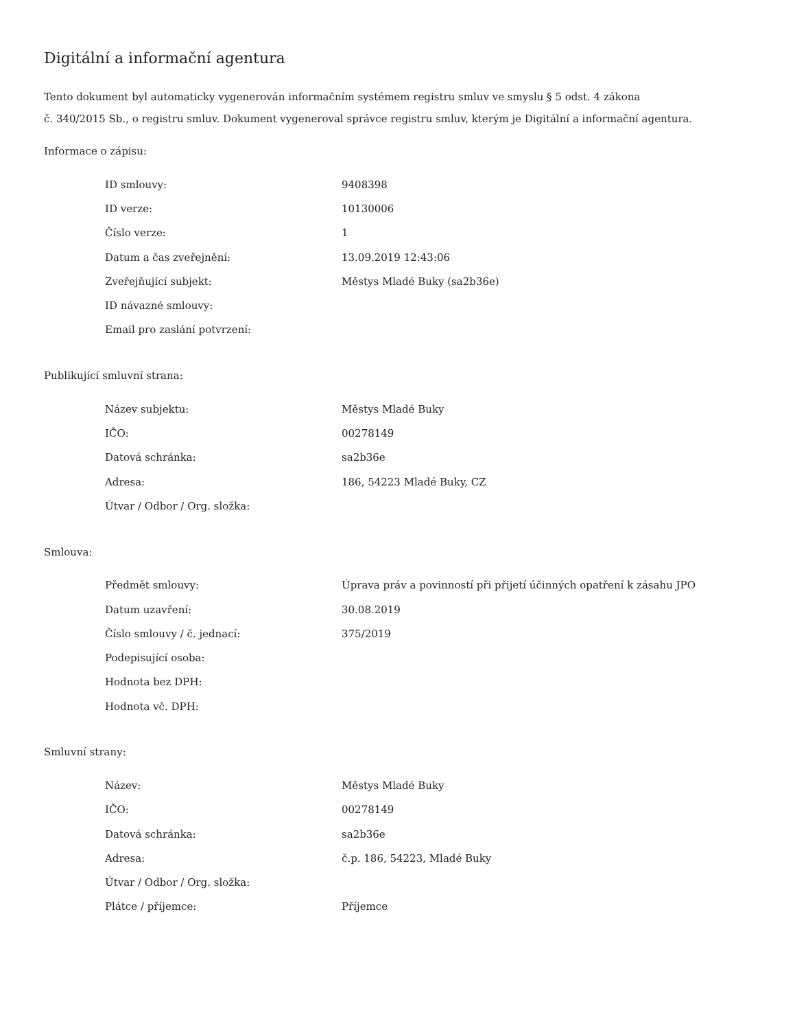Digitální a informační agentura
Tento dokument byl automaticky vygenerován informačním systémem registru smluv ve smyslu § 5 odst. 4 zákona
č. 340/2015 Sb., o registru smluv. Dokument vygeneroval správce registru smluv, kterým je Digitální a informační agentura.
Informace o zápisu:
| ID smlouvy: | 9408398 |
| ID verze: | 10130006 |
| Číslo verze: | 1 |
| Datum a čas zveřejnění: | 13.09.2019 12:43:06 |
| Zveřejňující subjekt: | Městys Mladé Buky (sa2b36e) |
| ID návazné smlouvy: | |
| Email pro zaslání potvrzení: | |
Publikující smluvní strana:
| Název subjektu: | Městys Mladé Buky |
| IČO: | 00278149 |
| Datová schránka: | sa2b36e |
| Adresa: | 186, 54223 Mladé Buky, CZ |
| Útvar / Odbor / Org. složka: | |
Smlouva:
| Předmět smlouvy: | Úprava práv a povinností při přijetí účinných opatření k zásahu JPO |
| Datum uzavření: | 30.08.2019 |
| Číslo smlouvy / č. jednací: | 375/2019 |
| Podepisující osoba: | |
| Hodnota bez DPH: | |
| Hodnota vč. DPH: | |
Smluvní strany:
| Název: | Městys Mladé Buky |
| IČO: | 00278149 |
| Datová schránka: | sa2b36e |
| Adresa: | č.p. 186, 54223, Mladé Buky |
| Útvar / Odbor / Org. složka: | |
| Plátce / příjemce: | Příjemce |